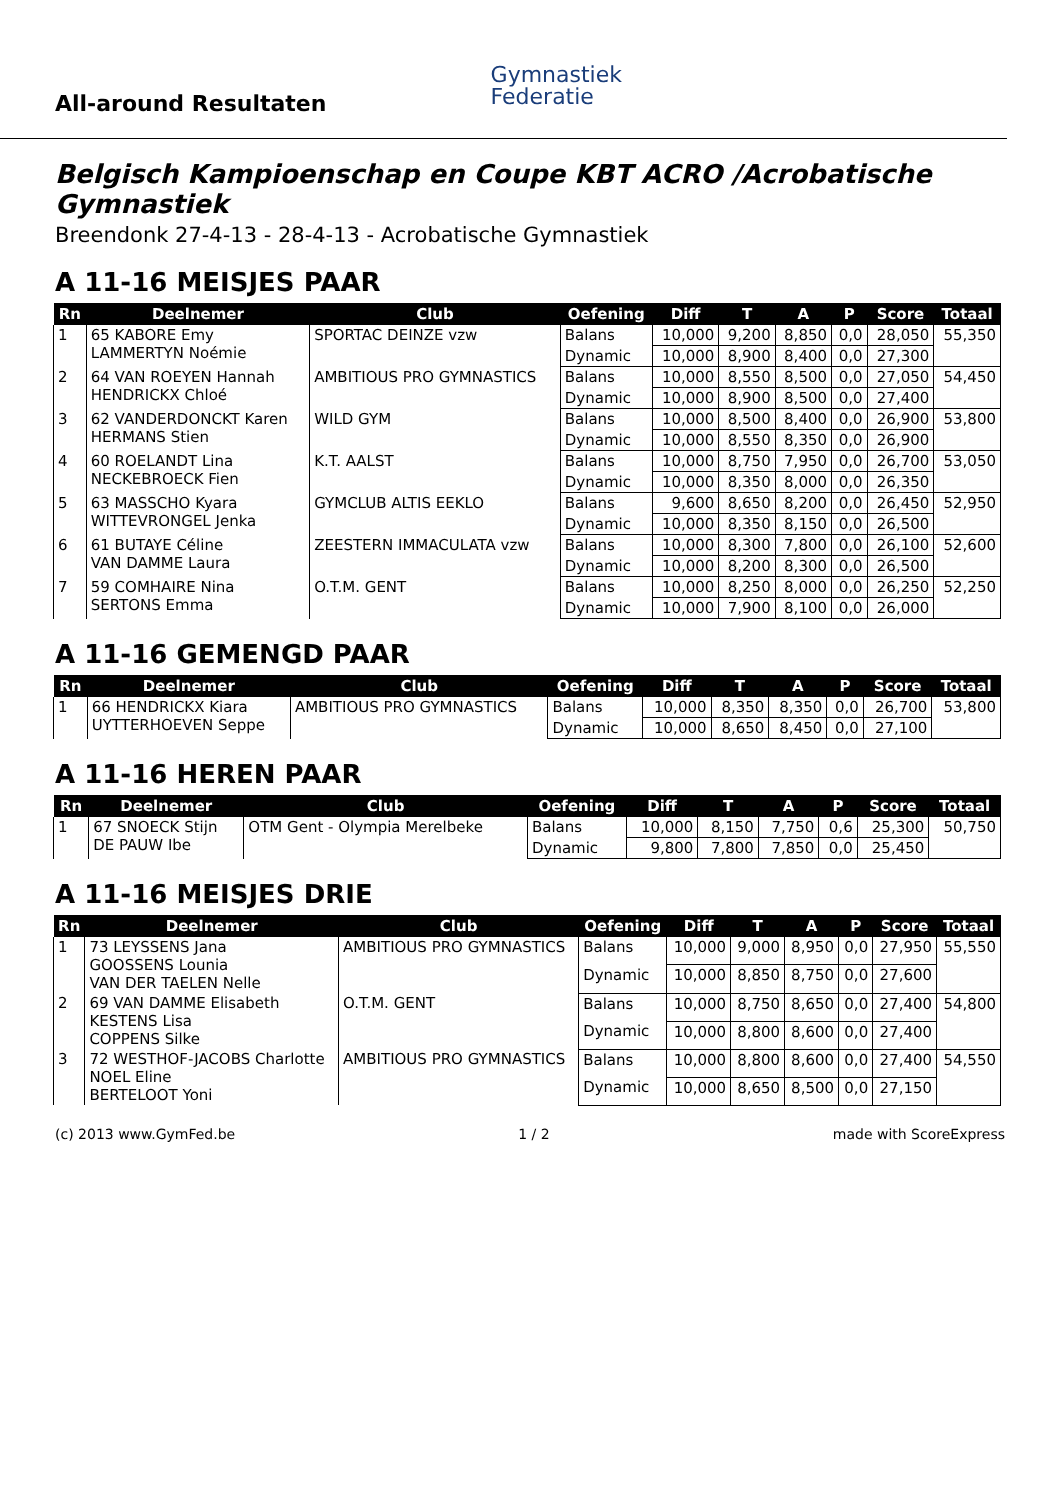All-around Resultaten
Gymnastiek
Federatie
Belgisch Kampioenschap en Coupe KBT ACRO /Acrobatische Gymnastiek
Breendonk 27-4-13 - 28-4-13 - Acrobatische Gymnastiek
A 11-16 MEISJES PAAR
| Rn | Deelnemer | Club | Oefening | Diff | T | A | P | Score | Totaal |
| --- | --- | --- | --- | --- | --- | --- | --- | --- | --- |
| 1 | 65 KABORE Emy LAMMERTYN Noémie | SPORTAC DEINZE vzw | Balans | 10,000 | 9,200 | 8,850 | 0,0 | 28,050 | 55,350 |
| | | | Dynamic | 10,000 | 8,900 | 8,400 | 0,0 | 27,300 | |
| 2 | 64 VAN ROEYEN Hannah HENDRICKX Chloé | AMBITIOUS PRO GYMNASTICS | Balans | 10,000 | 8,550 | 8,500 | 0,0 | 27,050 | 54,450 |
| | | | Dynamic | 10,000 | 8,900 | 8,500 | 0,0 | 27,400 | |
| 3 | 62 VANDERDONCKT Karen HERMANS Stien | WILD GYM | Balans | 10,000 | 8,500 | 8,400 | 0,0 | 26,900 | 53,800 |
| | | | Dynamic | 10,000 | 8,550 | 8,350 | 0,0 | 26,900 | |
| 4 | 60 ROELANDT Lina NECKEBROECK Fien | K.T. AALST | Balans | 10,000 | 8,750 | 7,950 | 0,0 | 26,700 | 53,050 |
| | | | Dynamic | 10,000 | 8,350 | 8,000 | 0,0 | 26,350 | |
| 5 | 63 MASSCHO Kyara WITTEVRONGEL Jenka | GYMCLUB ALTIS EEKLO | Balans | 9,600 | 8,650 | 8,200 | 0,0 | 26,450 | 52,950 |
| | | | Dynamic | 10,000 | 8,350 | 8,150 | 0,0 | 26,500 | |
| 6 | 61 BUTAYE Céline VAN DAMME Laura | ZEESTERN IMMACULATA vzw | Balans | 10,000 | 8,300 | 7,800 | 0,0 | 26,100 | 52,600 |
| | | | Dynamic | 10,000 | 8,200 | 8,300 | 0,0 | 26,500 | |
| 7 | 59 COMHAIRE Nina SERTONS Emma | O.T.M. GENT | Balans | 10,000 | 8,250 | 8,000 | 0,0 | 26,250 | 52,250 |
| | | | Dynamic | 10,000 | 7,900 | 8,100 | 0,0 | 26,000 | |
A 11-16 GEMENGD PAAR
| Rn | Deelnemer | Club | Oefening | Diff | T | A | P | Score | Totaal |
| --- | --- | --- | --- | --- | --- | --- | --- | --- | --- |
| 1 | 66 HENDRICKX Kiara UYTTERHOEVEN Seppe | AMBITIOUS PRO GYMNASTICS | Balans | 10,000 | 8,350 | 8,350 | 0,0 | 26,700 | 53,800 |
| | | | Dynamic | 10,000 | 8,650 | 8,450 | 0,0 | 27,100 | |
A 11-16 HEREN PAAR
| Rn | Deelnemer | Club | Oefening | Diff | T | A | P | Score | Totaal |
| --- | --- | --- | --- | --- | --- | --- | --- | --- | --- |
| 1 | 67 SNOECK Stijn DE PAUW Ibe | OTM Gent - Olympia Merelbeke | Balans | 10,000 | 8,150 | 7,750 | 0,6 | 25,300 | 50,750 |
| | | | Dynamic | 9,800 | 7,800 | 7,850 | 0,0 | 25,450 | |
A 11-16 MEISJES DRIE
| Rn | Deelnemer | Club | Oefening | Diff | T | A | P | Score | Totaal |
| --- | --- | --- | --- | --- | --- | --- | --- | --- | --- |
| 1 | 73 LEYSSENS Jana GOOSSENS Lounia VAN DER TAELEN Nelle | AMBITIOUS PRO GYMNASTICS | Balans | 10,000 | 9,000 | 8,950 | 0,0 | 27,950 | 55,550 |
| | | | Dynamic | 10,000 | 8,850 | 8,750 | 0,0 | 27,600 | |
| 2 | 69 VAN DAMME Elisabeth KESTENS Lisa COPPENS Silke | O.T.M. GENT | Balans | 10,000 | 8,750 | 8,650 | 0,0 | 27,400 | 54,800 |
| | | | Dynamic | 10,000 | 8,800 | 8,600 | 0,0 | 27,400 | |
| 3 | 72 WESTHOF-JACOBS Charlotte NOEL Eline BERTELOOT Yoni | AMBITIOUS PRO GYMNASTICS | Balans | 10,000 | 8,800 | 8,600 | 0,0 | 27,400 | 54,550 |
| | | | Dynamic | 10,000 | 8,650 | 8,500 | 0,0 | 27,150 | |
(c) 2013 www.GymFed.be 1 / 2 made with ScoreExpress